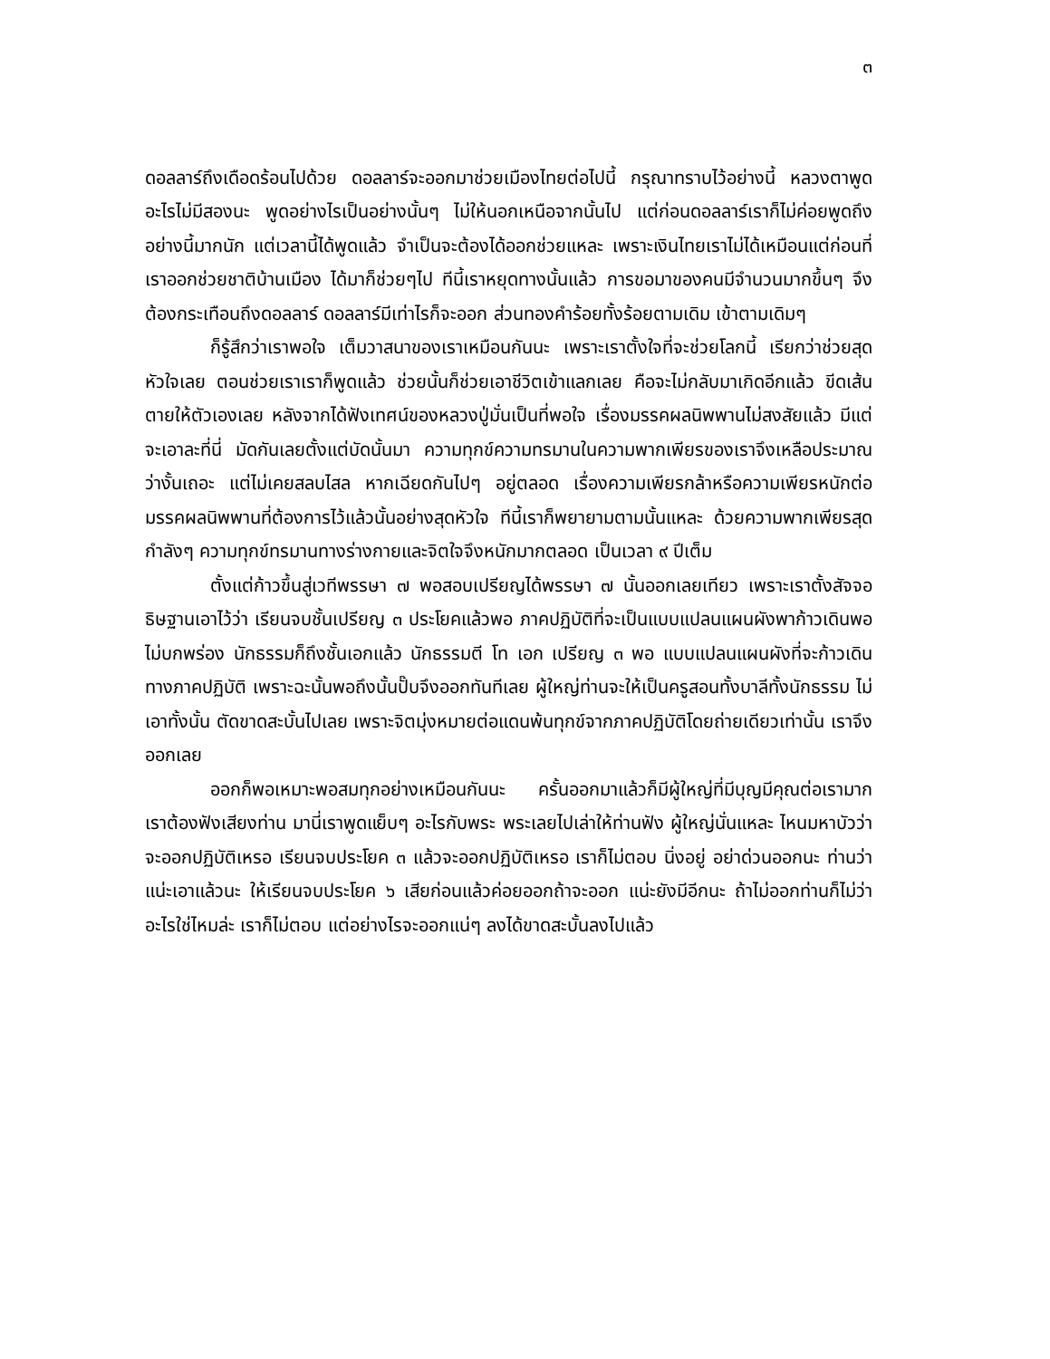๓
ดอลลาร์ถึงเดือดร้อนไปด้วย ดอลลาร์จะออกมาช่วยเมืองไทยต่อไปนี้ กรุณาทราบไว้อย่างนี้ หลวงตาพูดอะไรไม่มีสองนะ พูดอย่างไรเป็นอย่างนั้นๆ ไม่ให้นอกเหนือจากนั้นไป แต่ก่อนดอลลาร์เราก็ไม่ค่อยพูดถึงอย่างนี้มากนัก แต่เวลานี้ได้พูดแล้ว จำเป็นจะต้องได้ออกช่วยแหละ เพราะเงินไทยเราไม่ได้เหมือนแต่ก่อนที่เราออกช่วยชาติบ้านเมือง ได้มาก็ช่วยๆไป ทีนี้เราหยุดทางนั้นแล้ว การขอมาของคนมีจำนวนมากขึ้นๆ จึงต้องกระเทือนถึงดอลลาร์ ดอลลาร์มีเท่าไรก็จะออก ส่วนทองคำร้อยทั้งร้อยตามเดิม เข้าตามเดิมๆ
ก็รู้สึกว่าเราพอใจ เต็มวาสนาของเราเหมือนกันนะ เพราะเราตั้งใจที่จะช่วยโลกนี้ เรียกว่าช่วยสุดหัวใจเลย ตอนช่วยเราเราก็พูดแล้ว ช่วยนั้นก็ช่วยเอาชีวิตเข้าแลกเลย คือจะไม่กลับมาเกิดอีกแล้ว ขีดเส้นตายให้ตัวเองเลย หลังจากได้ฟังเทศน์ของหลวงปู่มั่นเป็นที่พอใจ เรื่องมรรคผลนิพพานไม่สงสัยแล้ว มีแต่จะเอาละที่นี่ มัดกันเลยตั้งแต่บัดนั้นมา ความทุกข์ความทรมานในความพากเพียรของเราจึงเหลือประมาณ ว่างั้นเถอะ แต่ไม่เคยสลบไสล หากเฉียดกันไปๆ อยู่ตลอด เรื่องความเพียรกล้าหรือความเพียรหนักต่อมรรคผลนิพพานที่ต้องการไว้แล้วนั้นอย่างสุดหัวใจ ทีนี้เราก็พยายามตามนั้นแหละ ด้วยความพากเพียรสุดกำลังๆ ความทุกข์ทรมานทางร่างกายและจิตใจจึงหนักมากตลอด เป็นเวลา ๙ ปีเต็ม
ตั้งแต่ก้าวขึ้นสู่เวทีพรรษา ๗ พอสอบเปรียญได้พรรษา ๗ นั้นออกเลยเทียว เพราะเราตั้งสัจจอธิษฐานเอาไว้ว่า เรียนจบชั้นเปรียญ ๓ ประโยคแล้วพอ ภาคปฏิบัติที่จะเป็นแบบแปลนแผนผังพาก้าวเดินพอไม่บกพร่อง นักธรรมก็ถึงชั้นเอกแล้ว นักธรรมตี โท เอก เปรียญ ๓ พอ แบบแปลนแผนผังที่จะก้าวเดินทางภาคปฏิบัติ เพราะฉะนั้นพอถึงนั้นปั๊บจึงออกทันทีเลย ผู้ใหญ่ท่านจะให้เป็นครูสอนทั้งบาลีทั้งนักธรรม ไม่เอาทั้งนั้น ตัดขาดสะบั้นไปเลย เพราะจิตมุ่งหมายต่อแดนพ้นทุกข์จากภาคปฏิบัติโดยถ่ายเดียวเท่านั้น เราจึงออกเลย
ออกก็พอเหมาะพอสมทุกอย่างเหมือนกันนะ ครั้นออกมาแล้วก็มีผู้ใหญ่ที่มีบุญมีคุณต่อเรามาก เราต้องฟังเสียงท่าน มานี่เราพูดแย็บๆ อะไรกับพระ พระเลยไปเล่าให้ท่านฟัง ผู้ใหญ่นั่นแหละ ไหนมหาบัวว่าจะออกปฏิบัติเหรอ เรียนจบประโยค ๓ แล้วจะออกปฏิบัติเหรอ เราก็ไม่ตอบ นิ่งอยู่ อย่าด่วนออกนะ ท่านว่า แน่ะเอาแล้วนะ ให้เรียนจบประโยค ๖ เสียก่อนแล้วค่อยออกถ้าจะออก แน่ะยังมีอีกนะ ถ้าไม่ออกท่านก็ไม่ว่าอะไรใช่ไหมล่ะ เราก็ไม่ตอบ แต่อย่างไรจะออกแน่ๆ ลงได้ขาดสะบั้นลงไปแล้ว